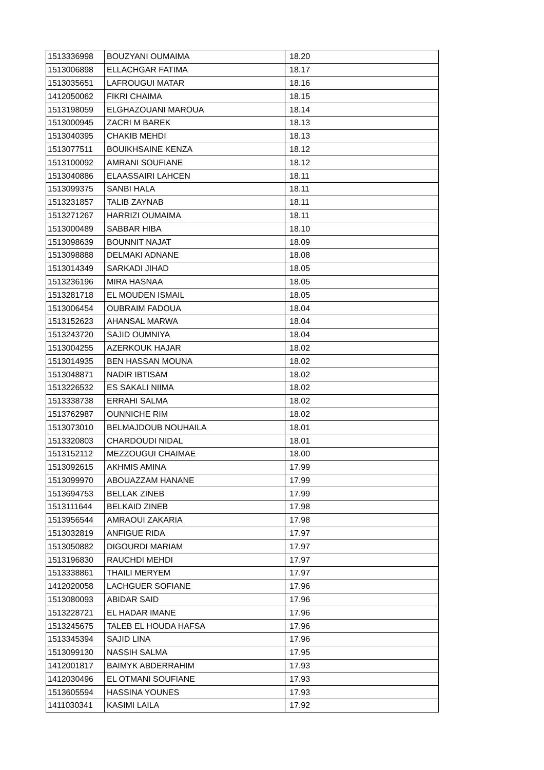| 1513336998 | BOUZYANI OUMAIMA | 18.20 |
| 1513006898 | ELLACHGAR FATIMA | 18.17 |
| 1513035651 | LAFROUGUI MATAR | 18.16 |
| 1412050062 | FIKRI CHAIMA | 18.15 |
| 1513198059 | ELGHAZOUANI MAROUA | 18.14 |
| 1513000945 | ZACRI M BAREK | 18.13 |
| 1513040395 | CHAKIB MEHDI | 18.13 |
| 1513077511 | BOUIKHSAINE KENZA | 18.12 |
| 1513100092 | AMRANI SOUFIANE | 18.12 |
| 1513040886 | ELAASSAIRI LAHCEN | 18.11 |
| 1513099375 | SANBI HALA | 18.11 |
| 1513231857 | TALIB ZAYNAB | 18.11 |
| 1513271267 | HARRIZI OUMAIMA | 18.11 |
| 1513000489 | SABBAR HIBA | 18.10 |
| 1513098639 | BOUNNIT NAJAT | 18.09 |
| 1513098888 | DELMAKI ADNANE | 18.08 |
| 1513014349 | SARKADI JIHAD | 18.05 |
| 1513236196 | MIRA HASNAA | 18.05 |
| 1513281718 | EL MOUDEN ISMAIL | 18.05 |
| 1513006454 | OUBRAIM FADOUA | 18.04 |
| 1513152623 | AHANSAL MARWA | 18.04 |
| 1513243720 | SAJID OUMNIYA | 18.04 |
| 1513004255 | AZERKOUK HAJAR | 18.02 |
| 1513014935 | BEN HASSAN MOUNA | 18.02 |
| 1513048871 | NADIR IBTISAM | 18.02 |
| 1513226532 | ES SAKALI NIIMA | 18.02 |
| 1513338738 | ERRAHI SALMA | 18.02 |
| 1513762987 | OUNNICHE RIM | 18.02 |
| 1513073010 | BELMAJDOUB NOUHAILA | 18.01 |
| 1513320803 | CHARDOUDI NIDAL | 18.01 |
| 1513152112 | MEZZOUGUI CHAIMAE | 18.00 |
| 1513092615 | AKHMIS AMINA | 17.99 |
| 1513099970 | ABOUAZZAM HANANE | 17.99 |
| 1513694753 | BELLAK ZINEB | 17.99 |
| 1513111644 | BELKAID ZINEB | 17.98 |
| 1513956544 | AMRAOUI ZAKARIA | 17.98 |
| 1513032819 | ANFIGUE RIDA | 17.97 |
| 1513050882 | DIGOURDI MARIAM | 17.97 |
| 1513196830 | RAUCHDI MEHDI | 17.97 |
| 1513338861 | THAILI MERYEM | 17.97 |
| 1412020058 | LACHGUER SOFIANE | 17.96 |
| 1513080093 | ABIDAR SAID | 17.96 |
| 1513228721 | EL HADAR IMANE | 17.96 |
| 1513245675 | TALEB EL HOUDA HAFSA | 17.96 |
| 1513345394 | SAJID LINA | 17.96 |
| 1513099130 | NASSIH SALMA | 17.95 |
| 1412001817 | BAIMYK ABDERRAHIM | 17.93 |
| 1412030496 | EL OTMANI SOUFIANE | 17.93 |
| 1513605594 | HASSINA YOUNES | 17.93 |
| 1411030341 | KASIMI LAILA | 17.92 |